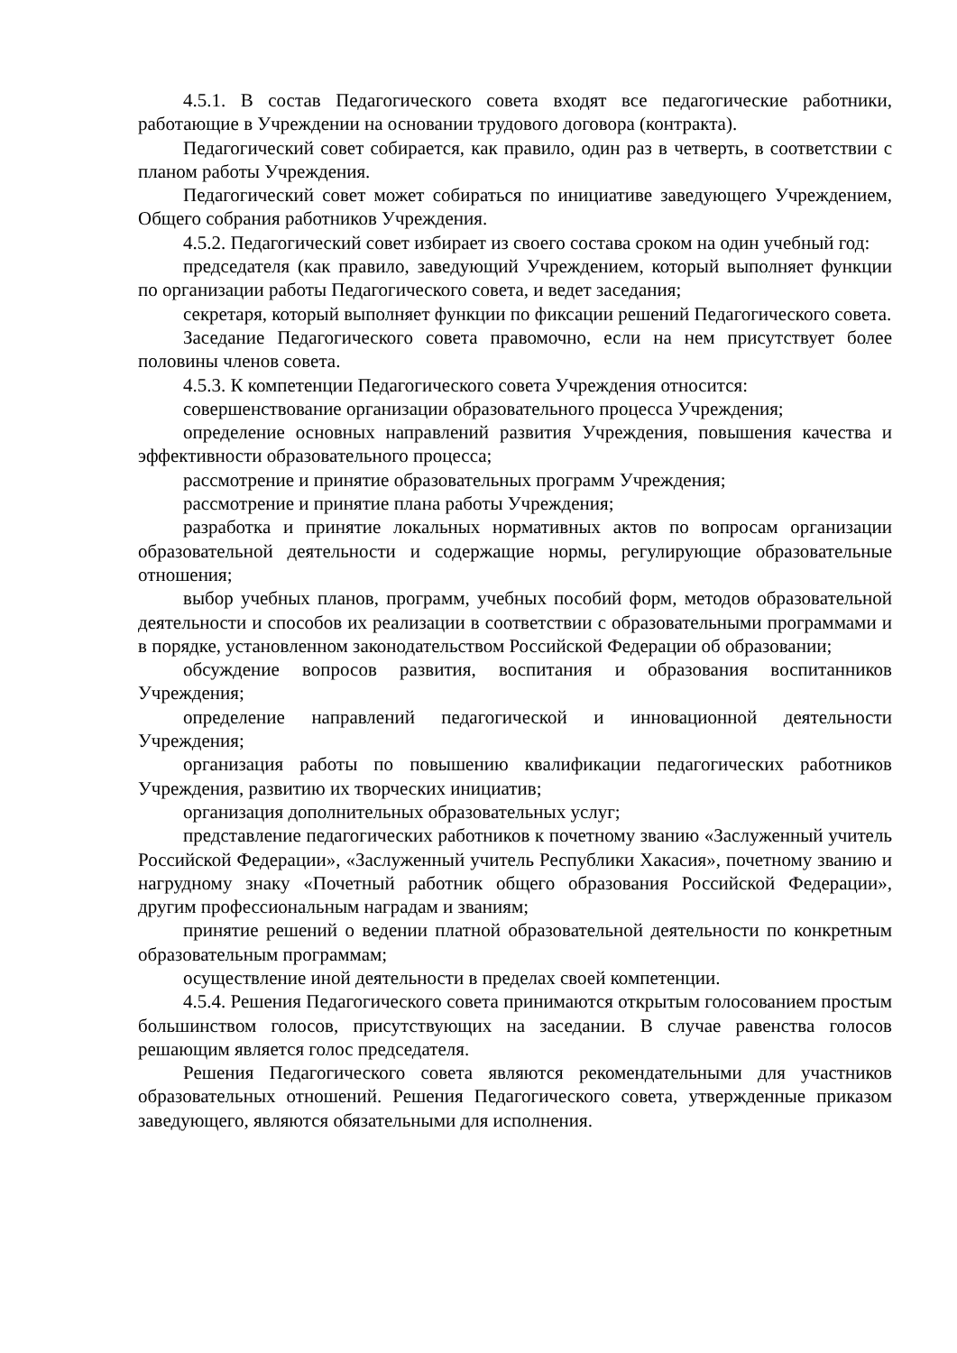4.5.1. В состав Педагогического совета входят все педагогические работники, работающие в Учреждении на основании трудового договора (контракта).
Педагогический совет собирается, как правило, один раз в четверть, в соответствии с планом работы Учреждения.
Педагогический совет может собираться по инициативе заведующего Учреждением, Общего собрания работников Учреждения.
4.5.2. Педагогический совет избирает из своего состава сроком на один учебный год:
председателя (как правило, заведующий Учреждением, который выполняет функции по организации работы Педагогического совета, и ведет заседания;
секретаря, который выполняет функции по фиксации решений Педагогического совета.
Заседание Педагогического совета правомочно, если на нем присутствует более половины членов совета.
4.5.3. К компетенции Педагогического совета Учреждения относится:
совершенствование организации образовательного процесса Учреждения;
определение основных направлений развития Учреждения, повышения качества и эффективности образовательного процесса;
рассмотрение и принятие образовательных программ Учреждения;
рассмотрение и принятие плана работы Учреждения;
разработка и принятие локальных нормативных актов по вопросам организации образовательной деятельности и содержащие нормы, регулирующие образовательные отношения;
выбор учебных планов, программ, учебных пособий форм, методов образовательной деятельности и способов их реализации в соответствии с образовательными программами и в порядке, установленном законодательством Российской Федерации об образовании;
обсуждение вопросов развития, воспитания и образования воспитанников Учреждения;
определение направлений педагогической и инновационной деятельности Учреждения;
организация работы по повышению квалификации педагогических работников Учреждения, развитию их творческих инициатив;
организация дополнительных образовательных услуг;
представление педагогических работников к почетному званию «Заслуженный учитель Российской Федерации», «Заслуженный учитель Республики Хакасия», почетному званию и нагрудному знаку «Почетный работник общего образования Российской Федерации», другим профессиональным наградам и званиям;
принятие решений о ведении платной образовательной деятельности по конкретным образовательным программам;
осуществление иной деятельности в пределах своей компетенции.
4.5.4. Решения Педагогического совета принимаются открытым голосованием простым большинством голосов, присутствующих на заседании. В случае равенства голосов решающим является голос председателя.
Решения Педагогического совета являются рекомендательными для участников образовательных отношений. Решения Педагогического совета, утвержденные приказом заведующего, являются обязательными для исполнения.